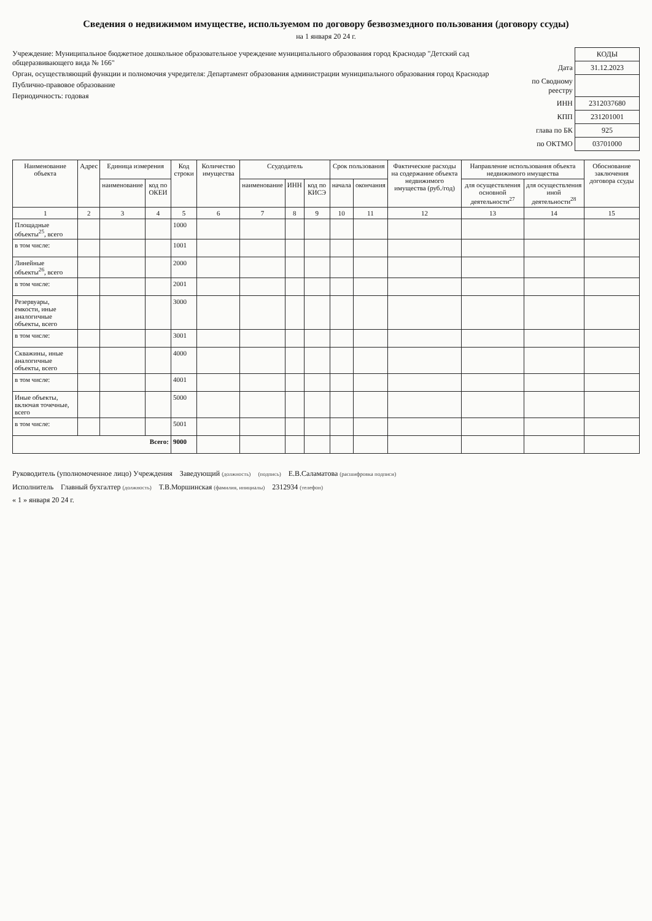Сведения о недвижимом имуществе, используемом по договору безвозмездного пользования (договору ссуды)
на 1 января 20 24 г.
Учреждение: Муниципальное бюджетное дошкольное образовательное учреждение муниципального образования город Краснодар "Детский сад общеразвивающего вида № 166"
Орган, осуществляющий функции и полномочия учредителя: Департамент образования администрации муниципального образования город Краснодар
Публично-правовое образование
Периодичность: годовая
| | КОДЫ |
| Дата | 31.12.2023 |
| по Сводному реестру | |
| ИНН | 2312037680 |
| КПП | 231201001 |
| глава по БК | 925 |
| по ОКТМО | 03701000 |
| Наименование объекта | Адрес | Единица измерения | | Код строки | Количество имущества | Ссудодатель | | | Срок пользования | | Фактические расходы на содержание объекта недвижимого имущества (руб./год) | Направление использования объекта недвижимого имущества | | Обоснование заключения договора ссуды |
| --- | --- | --- | --- | --- | --- | --- | --- | --- | --- | --- | --- | --- | --- | --- |
| | | наименование | код по ОКЕИ | | | наименование | ИНН | код по КИСЭ | начала | окончания | | для осуществления основной деятельности<sup>27</sup> | для осуществления иной деятельности<sup>28</sup> | |
| 1 | 2 | 3 | 4 | 5 | 6 | 7 | 8 | 9 | 10 | 11 | 12 | 13 | 14 | 15 |
| Площадные объекты<sup>25</sup>, всего | | | | 1000 | | | | | | | | | | |
| в том числе: | | | | 1001 | | | | | | | | | | |
| Линейные объекты<sup>26</sup>, всего | | | | 2000 | | | | | | | | | | |
| в том числе: | | | | 2001 | | | | | | | | | | |
| Резервуары, емкости, иные аналогичные объекты, всего | | | | 3000 | | | | | | | | | | |
| в том числе: | | | | 3001 | | | | | | | | | | |
| Скважины, иные аналогичные объекты, всего | | | | 4000 | | | | | | | | | | |
| в том числе: | | | | 4001 | | | | | | | | | | |
| Иные объекты, включая точечные, всего | | | | 5000 | | | | | | | | | | |
| в том числе: | | | | 5001 | | | | | | | | | | |
| Всего: | | | | 9000 | | | | | | | | | | |
Руководитель (уполномоченное лицо) Учреждения Заведующий (должность) (подпись) Е.В.Саламатова (расшифровка подписи)
Исполнитель Главный бухгалтер (должность) Т.В.Моршинская (фамилия, инициалы) 2312934 (телефон)
« 1 » января 20 24 г.